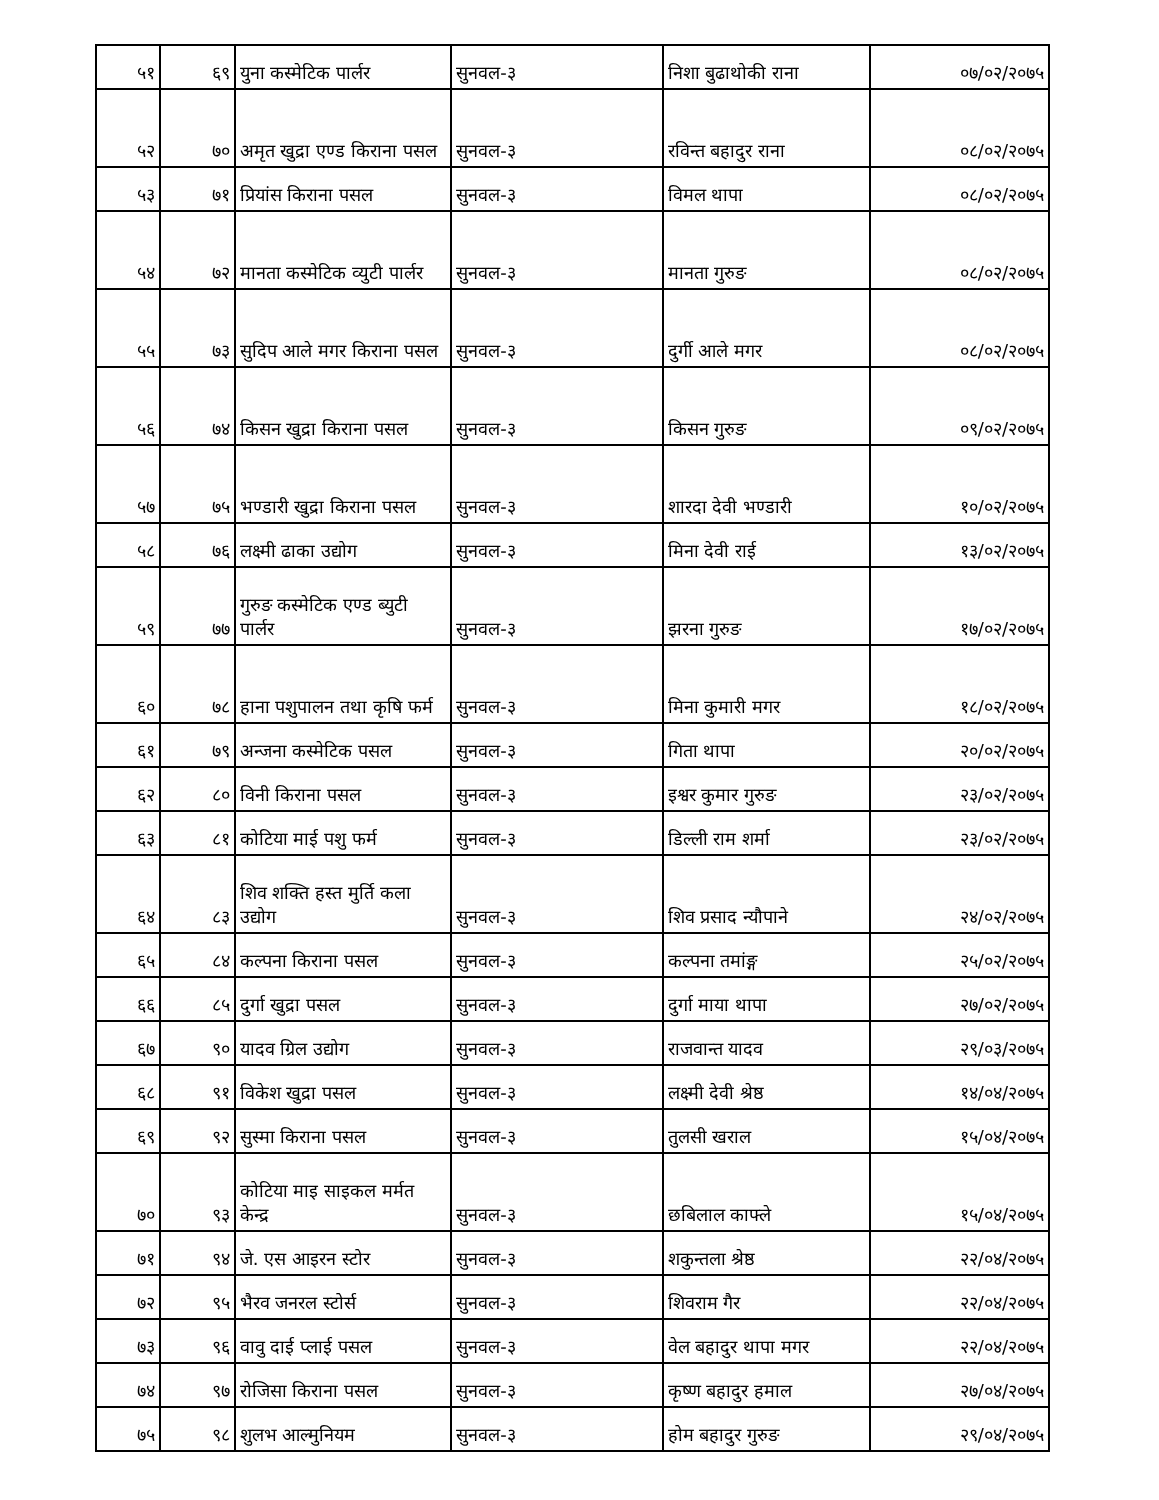| ५१ | ६९ | युना कस्मेटिक पार्लर | सुनवल-३ | निशा बुढाथोकी राना | ०७/०२/२०७५ |
| ५२ | ७० | अमृत खुद्रा एण्ड किराना पसल | सुनवल-३ | रविन्त बहादुर राना | ०८/०२/२०७५ |
| ५३ | ७१ | प्रियांस किराना पसल | सुनवल-३ | विमल थापा | ०८/०२/२०७५ |
| ५४ | ७२ | मानता कस्मेटिक व्युटी पार्लर | सुनवल-३ | मानता गुरुङ | ०८/०२/२०७५ |
| ५५ | ७३ | सुदिप आले मगर किराना पसल | सुनवल-३ | दुर्गी आले मगर | ०८/०२/२०७५ |
| ५६ | ७४ | किसन खुद्रा किराना पसल | सुनवल-३ | किसन गुरुङ | ०९/०२/२०७५ |
| ५७ | ७५ | भण्डारी खुद्रा किराना पसल | सुनवल-३ | शारदा देवी भण्डारी | १०/०२/२०७५ |
| ५८ | ७६ | लक्ष्मी ढाका उद्योग | सुनवल-३ | मिना देवी राई | १३/०२/२०७५ |
| ५९ | ७७ | गुरुङ कस्मेटिक एण्ड ब्युटी पार्लर | सुनवल-३ | झरना गुरुङ | १७/०२/२०७५ |
| ६० | ७८ | हाना पशुपालन तथा कृषि फर्म | सुनवल-३ | मिना कुमारी मगर | १८/०२/२०७५ |
| ६१ | ७९ | अन्जना कस्मेटिक पसल | सुनवल-३ | गिता थापा | २०/०२/२०७५ |
| ६२ | ८० | विनी किराना पसल | सुनवल-३ | इश्वर कुमार गुरुङ | २३/०२/२०७५ |
| ६३ | ८१ | कोटिया माई पशु फर्म | सुनवल-३ | डिल्ली राम शर्मा | २३/०२/२०७५ |
| ६४ | ८३ | शिव शक्ति हस्त मुर्ति कला उद्योग | सुनवल-३ | शिव प्रसाद न्यौपाने | २४/०२/२०७५ |
| ६५ | ८४ | कल्पना किराना पसल | सुनवल-३ | कल्पना तमांङ्ग | २५/०२/२०७५ |
| ६६ | ८५ | दुर्गा खुद्रा पसल | सुनवल-३ | दुर्गा माया थापा | २७/०२/२०७५ |
| ६७ | ९० | यादव ग्रिल उद्योग | सुनवल-३ | राजवान्त यादव | २९/०३/२०७५ |
| ६८ | ९१ | विकेश खुद्रा पसल | सुनवल-३ | लक्ष्मी देवी श्रेष्ठ | १४/०४/२०७५ |
| ६९ | ९२ | सुस्मा किराना पसल | सुनवल-३ | तुलसी खराल | १५/०४/२०७५ |
| ७० | ९३ | कोटिया माइ साइकल मर्मत केन्द्र | सुनवल-३ | छबिलाल काफ्ले | १५/०४/२०७५ |
| ७१ | ९४ | जे. एस आइरन स्टोर | सुनवल-३ | शकुन्तला श्रेष्ठ | २२/०४/२०७५ |
| ७२ | ९५ | भैरव जनरल स्टोर्स | सुनवल-३ | शिवराम गैर | २२/०४/२०७५ |
| ७३ | ९६ | वावु दाई प्लाई पसल | सुनवल-३ | वेल बहादुर थापा मगर | २२/०४/२०७५ |
| ७४ | ९७ | रोजिसा किराना पसल | सुनवल-३ | कृष्ण बहादुर हमाल | २७/०४/२०७५ |
| ७५ | ९८ | शुलभ आल्मुनियम | सुनवल-३ | होम बहादुर गुरुङ | २९/०४/२०७५ |